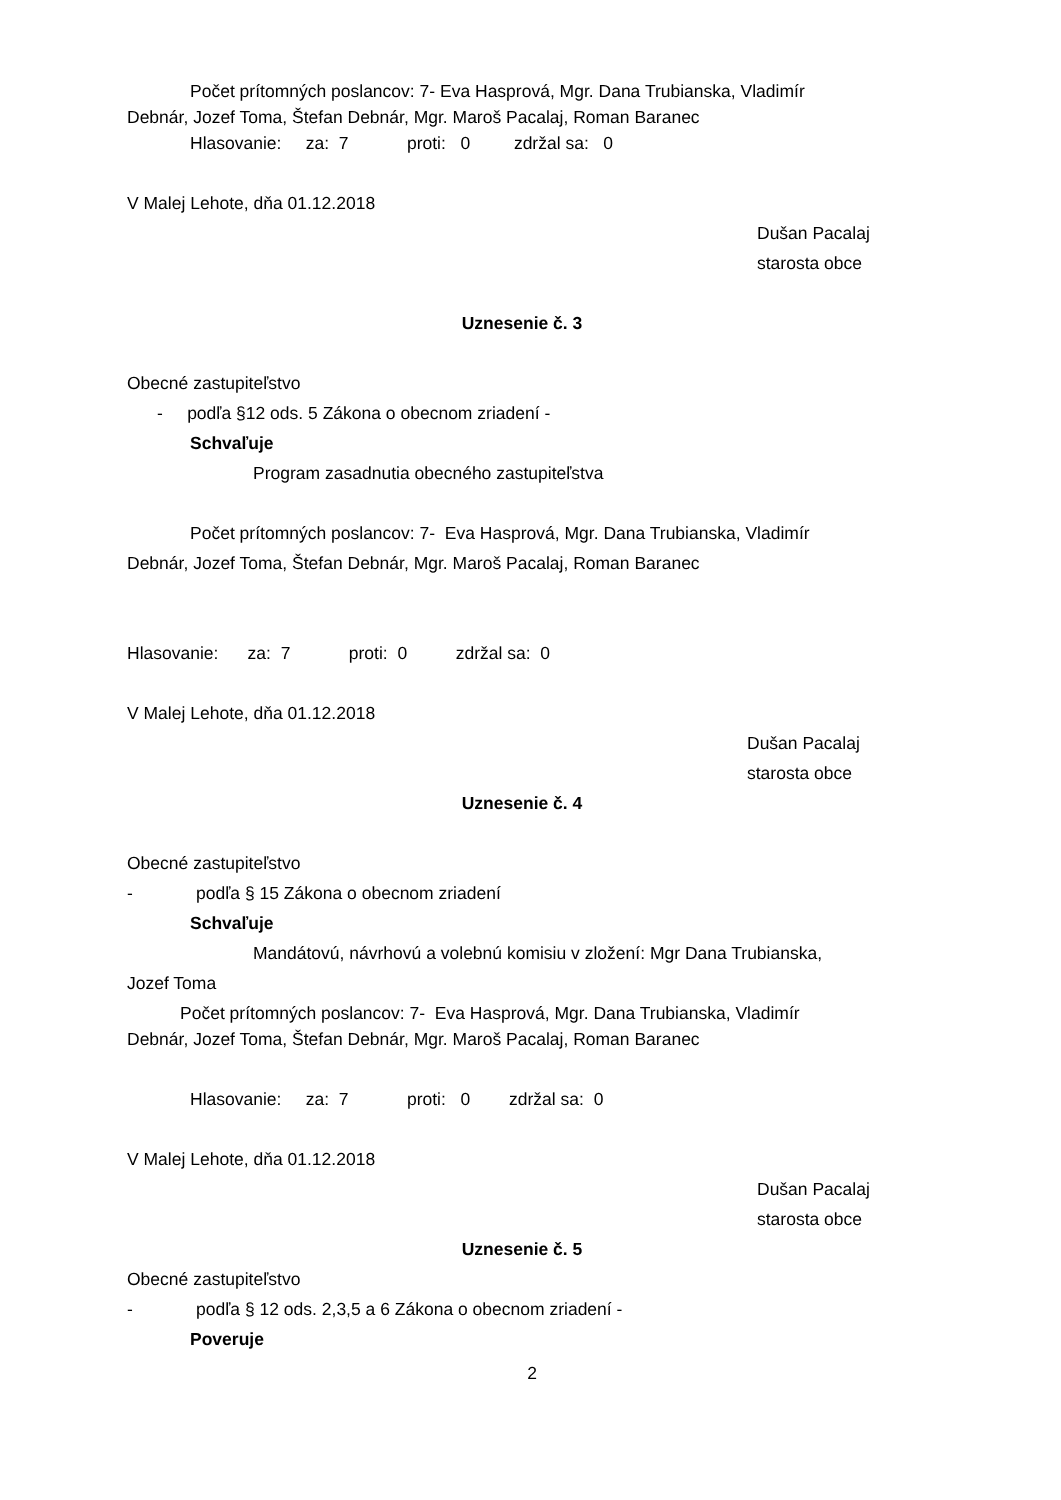Počet prítomných poslancov: 7- Eva Hasprová, Mgr. Dana Trubianska, Vladimír
Debnár, Jozef Toma, Štefan Debnár, Mgr. Maroš Pacalaj, Roman Baranec
Hlasovanie: za: 7 proti: 0 zdržal sa: 0
V Malej Lehote, dňa 01.12.2018
Dušan Pacalaj
starosta obce
Uznesenie č. 3
Obecné zastupiteľstvo
- podľa §12 ods. 5 Zákona o obecnom zriadení -
Schvaľuje
Program zasadnutia obecného zastupiteľstva
Počet prítomných poslancov: 7- Eva Hasprová, Mgr. Dana Trubianska, Vladimír
Debnár, Jozef Toma, Štefan Debnár, Mgr. Maroš Pacalaj, Roman Baranec
Hlasovanie: za: 7 proti: 0 zdržal sa: 0
V Malej Lehote, dňa 01.12.2018
Dušan Pacalaj
starosta obce
Uznesenie č. 4
Obecné zastupiteľstvo
- podľa § 15 Zákona o obecnom zriadení
Schvaľuje
Mandátovú, návrhovú a volebnú komisiu v zložení: Mgr Dana Trubianska,
Jozef Toma
Počet prítomných poslancov: 7- Eva Hasprová, Mgr. Dana Trubianska, Vladimír
Debnár, Jozef Toma, Štefan Debnár, Mgr. Maroš Pacalaj, Roman Baranec
Hlasovanie: za: 7 proti: 0 zdržal sa: 0
V Malej Lehote, dňa 01.12.2018
Dušan Pacalaj
starosta obce
Uznesenie č. 5
Obecné zastupiteľstvo
- podľa § 12 ods. 2,3,5 a 6 Zákona o obecnom zriadení -
Poveruje
2